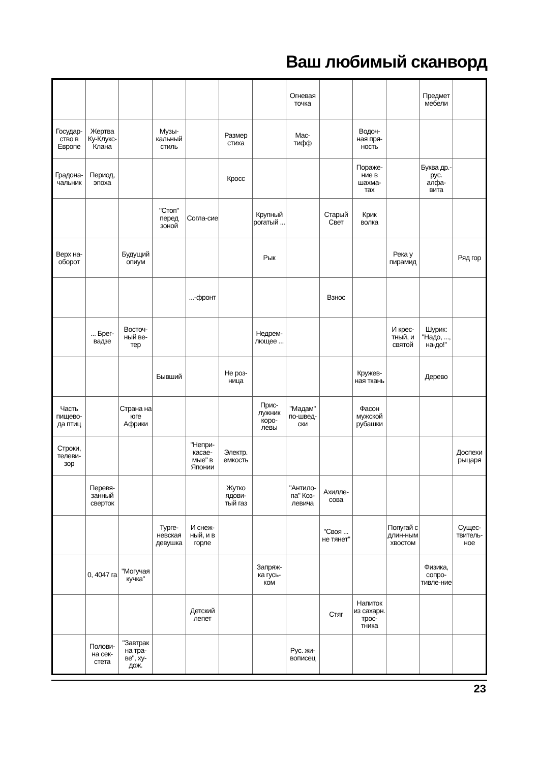Ваш любимый сканворд
| | | | | | | | Огневая точка | | | | Предмет мебели | |
| Государ-ство в Европе | Жертва Ку-Клукс-Клана | | Музы-кальный стиль | | Размер стиха | | Мас-тифф | | Водоч-ная пря-ность | | | |
| Градона-чальник | Период, эпоха | | | | Кросс | | | | Пораже-ние в шахма-тах | | Буква др.-рус. алфа-вита | |
| | | | "Стоп" перед зоной | Согла-сие | | Крупный рогатый ... | | Старый Свет | Крик волка | | | |
| Верх на-оборот | | Будущий опиум | | | | Рык | | | | Река у пирамид | | Ряд гор |
| | | | | ...-фронт | | | | Взнос | | | | |
| | ... Брег-вадзе | Восточ-ный ве-тер | | | | Недрем-лющее ... | | | | И крес-тный, и святой | Шурик: "Надо, ..., на-до!" | |
| | | | Бывший | | Не роз-ница | | | | Кружев-ная ткань | | Дерево | |
| Часть пищево-да птиц | | Страна на юге Африки | | | | Прис-лужник коро-левы | "Мадам" по-швед-ски | | Фасон мужской рубашки | | | |
| Строки, телеви-зор | | | | "Непри-касае-мые" в Японии | Электр. емкость | | | | | | | Доспехи рыцаря |
| | Перевя-занный сверток | | | | Жутко ядови-тый газ | | "Антило-па" Коз-левича | Ахилле-сова | | | | |
| | | | Турге-невская девушка | И снеж-ный, и в горле | | | | "Своя ... не тянет" | | Попугай с длин-ным хвостом | | Сущес-твитель-ное |
| | 0, 4047 га | "Могучая кучка" | | | | Запряж-ка гусь-ком | | | | | Физика, сопро-тивле-ние | |
| | | | | Детский лепет | | | | Стяг | Напиток из сахарн. трос-тника | | | |
| | Полови-на сек-стета | "Завтрак на тра-ве", ху-дож. | | | | | Рус. жи-вописец | | | | | |
23